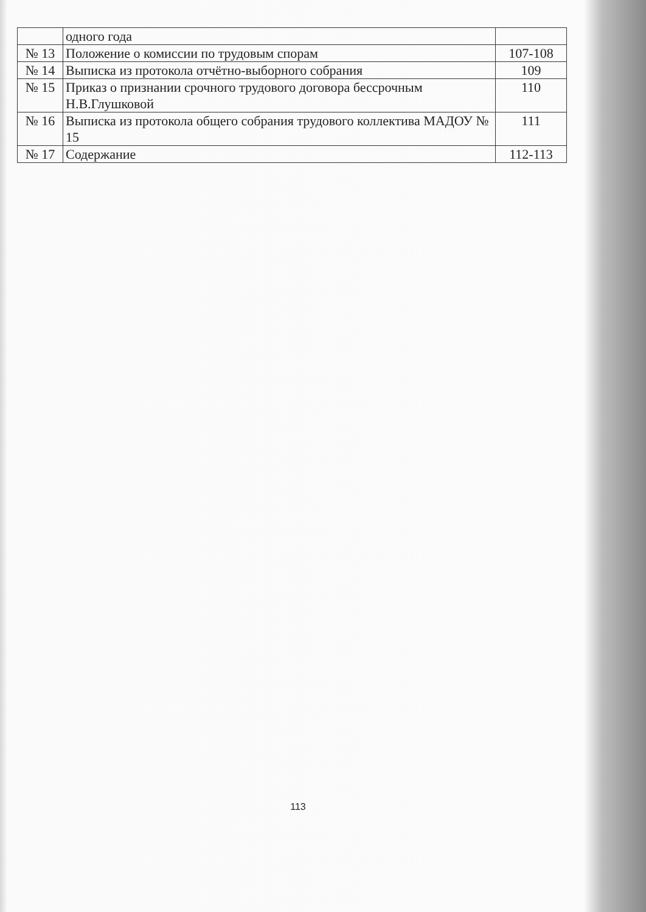| | одного года | |
| № 13 | Положение о комиссии по трудовым спорам | 107-108 |
| № 14 | Выписка из протокола отчётно-выборного собрания | 109 |
| № 15 | Приказ о признании срочного трудового договора бессрочным Н.В.Глушковой | 110 |
| № 16 | Выписка из протокола общего собрания трудового коллектива МАДОУ № 15 | 111 |
| № 17 | Содержание | 112-113 |
113